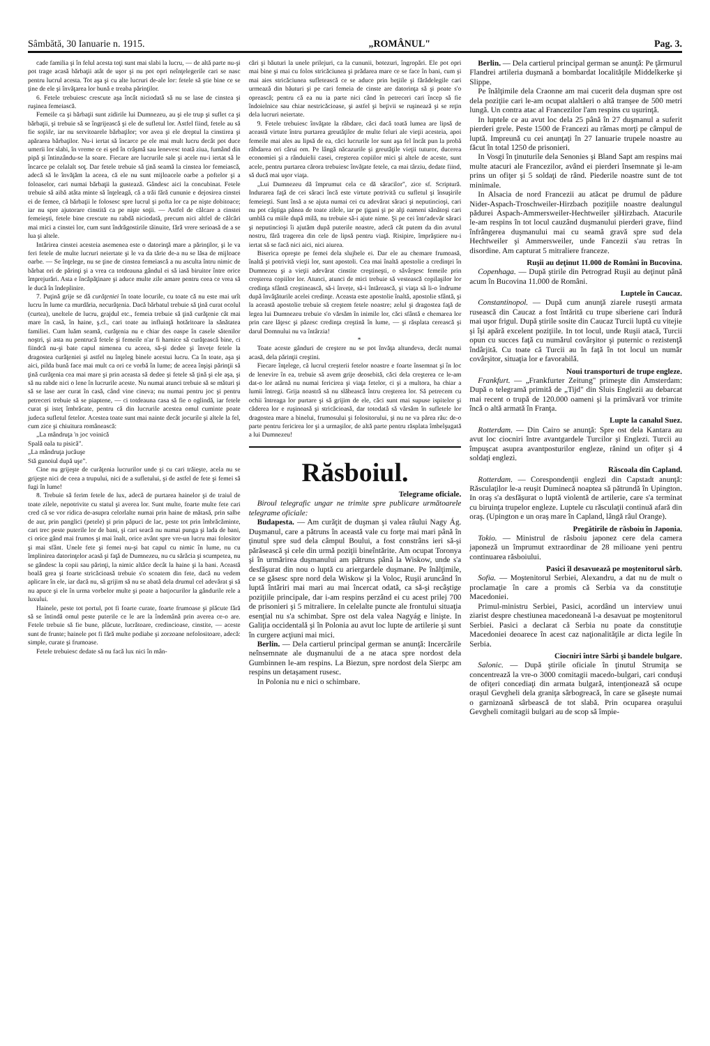Sâmbătă, 30 Ianuarie n. 1915. „ROMÂNUL" Pag. 3.
cade familia şi în felul acesta toţi sunt mai slabi la lucru, — de altă parte nu-şi pot trage acasă bărbaţii atât de uşor şi nu pot opri neînţelegerile cari se nasc pentru lucrul acesta. Tot aşa şi cu alte lucruri de-ale lor: fetele să ştie bine ce se ţine de ele şi învăţarea lor bună e treaba părinţilor.
6. Fetele trebuiesc crescute aşa încât niciodată să nu se lase de cinstea şi ruşinea femeiască.
Femeile ca şi bărbaţii sunt zidirile lui Dumnezeu, au şi ele trup şi suflet ca şi bărbaţii, şi trebuie să se îngrijească şi ele de sufletul lor. Astfel fiind, fetele au să fie soţiile, iar nu servitoarele bărbaţilor; vor avea şi ele dreptul la cinstirea şi apărarea bărbaţilor. Nu-i iertat să încarce pe ele mai mult lucru decât pot duce umerii lor slabi, în vreme ce ei şed în crâşmă sau lenevesc toată ziua, fumând din pipă şi întinzându-se la soare. Fiecare are lucrurile sale şi acele nu-i iertat să le încarce pe celalalt soţ. Dar fetele trebuie să ţină seamă la cinstea lor femeiască, adecă să le învăţăm la aceea, că ele nu sunt mijloacele oarbe a poftelor şi a foloaselor, cari numai bărbaţii la gustează. Gândesc aici la concubinat. Fetele trebuie să aibă atâta minte să înţeleagă, că a trăi fără cununie e dejosirea cinstei ei de femee, că bărbaţii le folosesc spre lucrul şi pofta lor ca pe nişte dobitoace; iar nu spre ajutorare cinstită ca pe nişte soţii. — Astfel de călcare a cinstei femeieşti, fetele bine crescute nu rabdă niciodată, precum nici altfel de călcări mai mici a cinstei lor, cum sunt îndrăgostirile tăinuite, fără vrere serioasă de a se lua şi altele.
Intărirea cinstei acesteia asemenea este o datorinţă mare a părinţilor, şi le va feri fetele de multe lucruri neiertate şi le va da tărie de-a nu se lăsa de mijloace oarbe. — Se înţelege, nu se ţine de cinstea femeiască a nu asculta întru nimic de bărbat ori de părinţi şi a vrea ca totdeauna gândul ei să iasă biruitor între orice împrejurări. Asta e încăpăţinare şi aduce multe zile amare pentru ceea ce vrea să le ducă în îndeplinire.
7. Puţină grije se dă curăţeniei în toate locurile, cu toate că nu este mai urît lucru în lume ca murdăria, necurăţenia. Dacă bărbatul trebuie să ţină curat ocolul (curtea), uneltele de lucru, grajdul etc., femeia trebuie să ţină curăţenie cât mai mare în casă, în haine, ş.cl., cari toate au influinţă hotăritoare la sănătatea familiei. Cum luăm seamă, curăţenia nu e chiar des oaspe în casele sătenilor noştri, şi asta nu pentrucă fetele şi femeile n'ar fi harnice să curăţească bine, ci fiindcă nu-şi bate capul nimenea cu aceea, să-şi dedee şi învețe fetele la dragostea curăţeniei şi astfel nu înţeleg binele acestui lucru. Ca în toate, aşa şi aici, pilda bună face mai mult ca ori ce vorbă în lume; de aceea înşişi părinţii să ţină curăţenia cea mai mare şi prin aceasta să dedee şi fetele să ţină şi ele aşa, şi să nu rabde nici o lene în lucrurile aceste. Nu numai atunci trebuie să se mături şi să se lase aer curat în casă, când vine cineva; nu numai pentru joc şi pentru petreceri trebuie să se piaptene, — ci totdeauna casa să fie o oglindă, iar fetele curat şi isteţ îmbrăcate, pentru că din lucrurile acestea omul cuminte poate judeca sufletul fetelor. Acestea toate sunt mai nainte decât jocurile şi altele la fel, cum zice şi chiuitura românească:
„La mândruţa 'n joc voinică
Spală oala tu pisică".
„La mândruţa jucăuşe
Stă gunoiul după uşe".
Cine nu grijeşte de curăţenia lucrurilor unde şi cu cari trăieşte, acela nu se grijeşte nici de ceea a trupului, nici de a sufletului, şi de astfel de fete şi femei să fugi în lume!
8. Trebuie să ferim fetele de lux, adecă de purtarea hainelor şi de traiul de toate zilele, nepotrivite cu statul şi averea lor. Sunt multe, foarte multe fete cari cred că se vor ridica de-asupra celorlalte numai prin haine de mătasă, prin salbe de aur, prin panglici (petele) şi prin păpuci de lac, peste tot prin îmbrăcăminte, cari trec peste puterile lor de bani, şi cari seacă nu numai punga şi lada de bani, ci orice gând mai frumos şi mai înalt, orice avânt spre vre-un lucru mai folositor şi mai sfânt. Unele fete şi femei nu-şi bat capul cu nimic în lume, nu cu împlinirea datorinţelor acasă şi faţă de Dumnezeu, nu cu sărăcia şi scumpetea, nu se gândesc la copii sau părinţi, la nimic altăce decât la haine şi la bani. Această boală grea şi foarte stricăcioasă trebuie s'o scoatem din fete, dacă nu vedem aplicare în ele, iar dacă nu, să grijim să nu se abată dela drumul cel adevărat şi să nu apuce şi ele în urma vorbelor multe şi poate a batjocurilor la gândurile rele a luxului.
Hainele, peste tot portul, pot fi foarte curate, foarte frumoase şi plăcute fără să se întindă omul peste puterile ce le are la îndemână prin averea ce-o are. Fetele trebuie să fie bune, plăcute, lucrătoare, credincioase, cinstite, — aceste sunt de frunte; hainele pot fi fără multe podiabe şi zorzoane nefolositoare, adecă: simple, curate şi frumoase.
Fetele trebuiesc dedate să nu facă lux nici în mân-
cări şi băuturi la unele prilejuri, ca la cununii, botezuri, îngropări. Ele pot opri mai bine şi mai cu folos stricăciunea şi prădarea mare ce se face în bani, cum şi mai aies stricăciunea sufletească ce se aduce prin beţiile şi fărădelegile cari urmează din băuturi şi pe cari femeia de cinste are datorinţa să şi poate s'o oprească; pentru că ea nu ia parte nici când în petreceri cari încep să fie îndoielnice sau chiar nestricăcioase, şi astfel şi beţivii se ruşinează şi se reţin dela lucruri neiertate.
9. Fetele trebuiesc învăţate la răbdare, căci dacă toată lumea are lipsă de această virtute întru purtarea greutăţilor de multe feluri ale vieţii acesteia, apoi femeile mai ales au lipsă de ea, căci lucrurile lor sunt aşa fel încât pun la probă răbdarea ori cărui om. Pe lângă năcazurile şi greutăţile vieţii tuturor, ducerea economiei şi a rânduielii casei, creşterea copiilor mici şi altele de aceste, sunt acele, pentru purtarea cărora trebuiesc învăţate fetele, ca mai târziu, dedate fiind, să ducă mai uşor viaţa.
„Lui Dumnezeu dă împrumut cela ce dă săracilor", zice sf. Scriptură. Indurarea faţă de cei săraci încă este virtute potrivită cu sufletul şi însuşirile femeieşti. Sunt însă a se ajuta numai cei cu adevărat săraci şi neputincioşi, cari nu pot câştiga pânea de toate zilele, iar pe ţigani şi pe alţi oameni sănătoşi cari umblă cu miile după milă, nu trebuie să-i ajute nime. Şi pe cei într'adevăr săraci şi neputincioşi îi ajutăm după puterile noastre, adecă cât putem da din avutul nostru, fără tragerea din cele de lipsă pentru viaţă. Risipire, împrăştiere nu-i iertat să se facă nici aici, nici aiurea.
Biserica opreşte pe femei dela slujbele ei. Dar ele au chemare frumoasă, înaltă şi potrivită vieţii lor, sunt apostoli. Cea mai înaltă apostolie a credinţei în Dumnezeu şi a vieţii adevărat cinstite creştineşti, o săvârşesc femeile prin creşterea copiilor lor. Atunci, atunci de mici trebuie să vestească copilaşilor lor credinţa sfântă creştinească, să-i învețe, să-i întărească, şi viaţa să li-o îndrume după învăţăturile acelei credinţe. Aceasta este apostolie înaltă, apostolie sfântă, şi la această apostolie trebuie să creştem fetele noastre; zelul şi dragostea faţă de legea lui Dumnezeu trebuie s'o vărsăm în inimile lor, căci sfântă e chemarea lor prin care lăţesc şi păzesc credinţa creştină în lume, — şi răsplata cerească şi darul Domnului nu va întârzia!
*
Toate aceste gânduri de creştere nu se pot învăţa altundeva, decât numai acasă, dela părinţii creştini.
Fiecare înţelege, că lucrul creşterii fetelor noastre e foarte însemnat şi în loc de lenevire în ea, trebuie să avem grije deosebită, căci dela creşterea ce le-am dat-o lor atârnă nu numai fericirea şi viaţa fetelor, ci şi a multora, ba chiar a lumii întregi. Grija noastră să nu slăbească întru creşterea lor. Să petrecem cu ochii întreaga lor purtare şi să grijim de ele, căci sunt mai supuse ispitelor şi căderea lor e ruşinoasă şi stricăcioasă, dar totodată să vărsăm în sufletele lor dragostea mare a binelui, frumosului şi folositorului, şi nu ne va părea rău: de-o parte pentru fericirea lor şi a urmaşilor, de altă parte pentru răsplata îmbelşugată a lui Dumnezeu!
Răsboiul.
Telegrame oficiale.
Biroul telegrafic ungar ne trimite spre publicare următoarele telegrame oficiale:
Budapesta. — Am curăţit de duşman şi valea râului Nagy Ág. Duşmanul, care a pătruns în această vale cu forţe mai mari până în ţinutul spre sud dela câmpul Boului, a fost constrâns ieri să-şi părăsească şi cele din urmă poziţii bineîntărite. Am ocupat Toronya şi în urmărirea duşmanului am pătruns până la Wiskow, unde s'a desfăşurat din nou o luptă cu ariergardele duşmane. Pe înălţimile, ce se găsesc spre nord dela Wiskow şi la Voloc, Ruşii aruncând în luptă întăriri mai mari au mai încercat odată, ca să-şi recâştige poziţiile principale, dar i-am respins perzând ei cu acest prilej 700 de prisonieri şi 5 mitraliere. In celelalte puncte ale frontului situaţia esenţial nu s'a schimbat. Spre ost dela valea Nagyág e linişte. In Galiţia occidentală şi în Polonia au avut loc lupte de artilerie şi sunt în curgere acţiuni mai mici.
Berlin. — Dela cartierul principal german se anunţă: Incercările neînsemnate ale duşmanului de a ne ataca spre nordost dela Gumbinnen le-am respins. La Biezun, spre nordost dela Sierpc am respins un detaşament rusesc.
In Polonia nu e nici o schimbare.
Berlin. — Dela cartierul principal german se anunţă: Pe ţărmurul Flandrei artileria duşmană a bombardat localităţile Middelkerke şi Slippe.
Pe înălţimile dela Craonne am mai cucerit dela duşman spre ost dela poziţiie cari le-am ocupat alaltăeri o altă tranşee de 500 metri lungă. Un contra atac al Francezilor l'am respins cu uşurinţă.
In luptele ce au avut loc dela 25 până în 27 duşmanul a suferit pierderi grele. Peste 1500 de Francezi au rămas morţi pe câmpul de luptă. Impreună cu cei anunţaţi în 27 Ianuarie trupele noastre au făcut în total 1250 de prisonieri.
In Vosgi în ţinuturile dela Senonies şi Bland Sapt am respins mai multe atacuri ale Francezilor, având ei pierderi însemnate şi le-am prins un ofiţer şi 5 soldaţi de rând. Piederile noastre sunt de tot minimale.
In Alsacia de nord Francezii au atăcat pe drumul de pădure Nider-Aspach-Troschweiler-Hirzbach poziţiile noastre dealungul pădurei Aspach-Ammersweiler-Hechtweiler şiHirzbach. Atacurile le-am respins în tot locul cauzând duşmanului pierderi grave, fiind înfrângerea duşmanului mai cu seamă gravă spre sud dela Hechtweiler şi Ammersweiler, unde Fancezii s'au retras în disordine. Am capturat 5 mitraliere franceze.
Ruşii au deţinut 11.000 de Români în Bucovina.
Copenhaga. — După ştirile din Petrograd Ruşii au deţinut până acum în Bucovina 11.000 de Români.
Luptele în Caucaz.
Constantinopol. — După cum anunţă ziarele ruseşti armata rusească din Caucaz a fost întărită cu trupe siberiene cari îndură mai uşor frigul. După ştirile sosite din Caucaz Turcii luptă cu vitejie şi îşi apără excelent poziţiile. In tot locul, unde Ruşii atacă, Turcii opun cu succes faţă cu numărul covârşitor şi puternic o rezistenţă îndârjită. Cu toate că Turcii au în faţă în tot locul un număr covârşitor, situaţia lor e favorabilă.
Noui transporturi de trupe engleze.
Frankfurt. — „Frankfurter Zeitung" primeşte din Amsterdam: După o telegramă primită de „Tijd" din Sluis Englezii au debarcat mai recent o trupă de 120.000 oameni şi la primăvară vor trimite încă o altă armată în Franţa.
Lupte la canalul Suez.
Rotterdam. — Din Cairo se anunţă: Spre ost dela Kantara au avut loc ciocniri între avantgardele Turcilor şi Englezi. Turcii au împuşcat asupra avantposturilor engleze, rănind un ofiţer şi 4 soldaţi englezi.
Răscoala din Capland.
Rotterdam. — Corespondenţii englezi din Capstadt anunţă: Răsculaţilor le-a reuşit Duminecă noaptea să pătrundă în Upington. In oraş s'a desfăşurat o luptă violentă de artilerie, care s'a terminat cu biruinţa trupelor engleze. Luptele cu răsculaţii continuă afară din oraş. (Upington e un oraş mare în Capland, lângă râul Orange).
Pregătirile de răsboiu în Japonia.
Tokio. — Ministrul de răsboiu japonez cere dela camera japoneză un împrumut extraordinar de 28 milioane yeni pentru continuarea răsboiului.
Pasici îl desavuează pe moştenitorul sârb.
Sofia. — Moştenitorul Serbiei, Alexandru, a dat nu de mult o proclamaţie în care a promis că Serbia va da constituţie Macedoniei.
Primul-ministru Serbiei, Pasici, acordând un interview unui ziarist despre chestiunea macedoneană l-a desavuat pe moştenitorul Serbiei. Pasici a declarat că Serbia nu poate da constituţie Macedoniei deoarece în acest caz naţionalităţile ar dicta legile în Serbia.
Ciocniri între Sârbi şi bandele bulgare.
Salonic. — După ştirile oficiale în ţinutul Strumiţa se concentrează la vre-o 3000 comitagii macedo-bulgari, cari conduşi de ofiţeri concediaţi din armata bulgară, intenţionează să ocupe oraşul Gevgheli dela graniţa sârbogreacă, în care se găseşte numai o garnizoană sârbească de tot slabă. Prin ocuparea oraşului Gevgheli comitagii bulgari au de scop să împie-